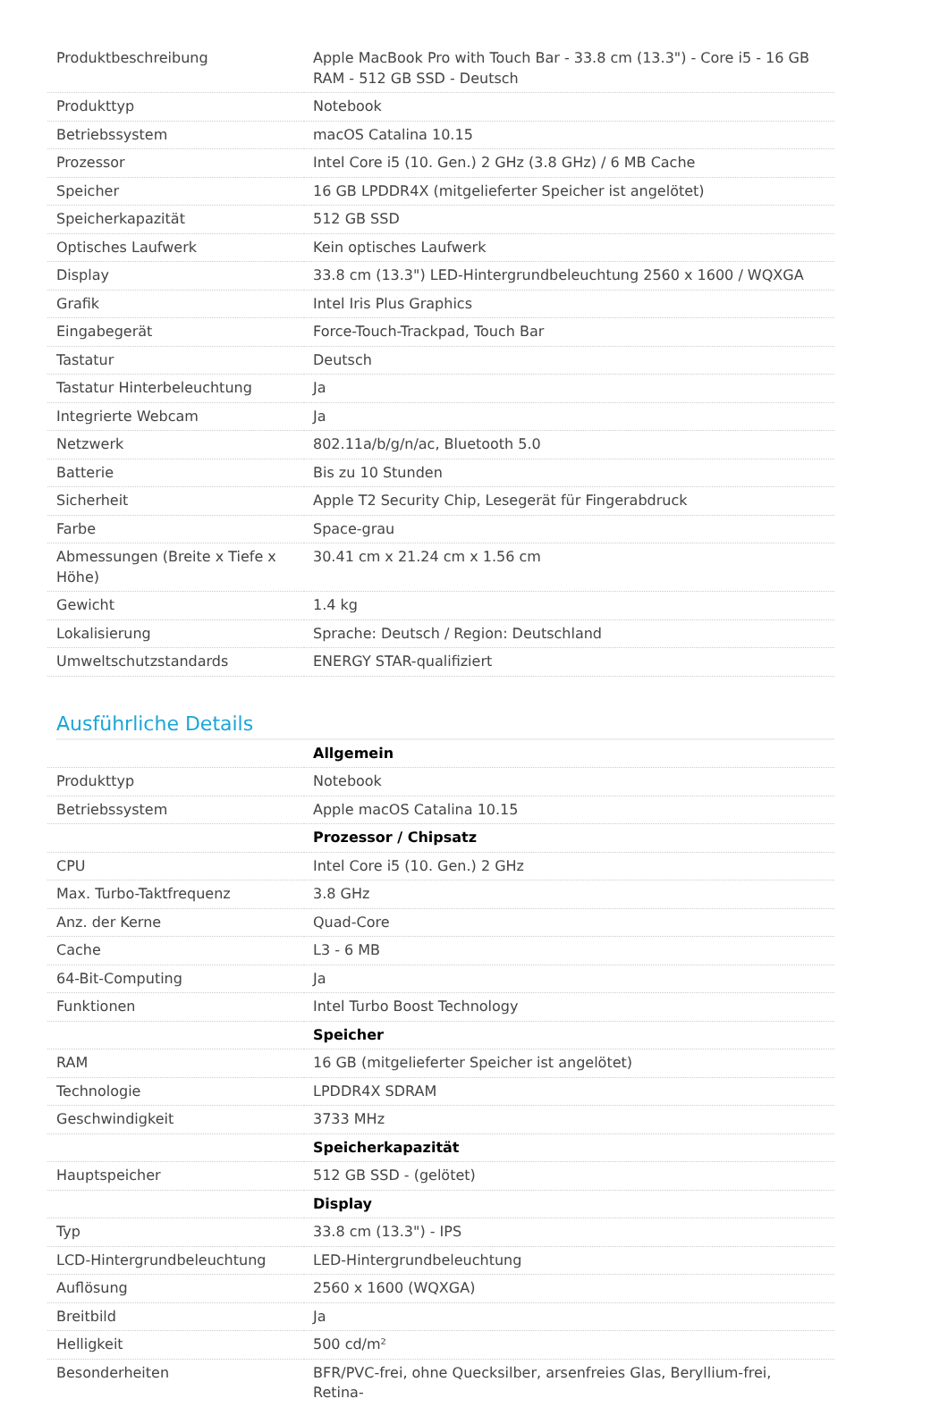| Produktbeschreibung | Apple MacBook Pro with Touch Bar - 33.8 cm (13.3") - Core i5 - 16 GB RAM - 512 GB SSD - Deutsch |
| Produkttyp | Notebook |
| Betriebssystem | macOS Catalina 10.15 |
| Prozessor | Intel Core i5 (10. Gen.) 2 GHz (3.8 GHz) / 6 MB Cache |
| Speicher | 16 GB LPDDR4X (mitgelieferter Speicher ist angelötet) |
| Speicherkapazität | 512 GB SSD |
| Optisches Laufwerk | Kein optisches Laufwerk |
| Display | 33.8 cm (13.3") LED-Hintergrundbeleuchtung 2560 x 1600 / WQXGA |
| Grafik | Intel Iris Plus Graphics |
| Eingabegerät | Force-Touch-Trackpad, Touch Bar |
| Tastatur | Deutsch |
| Tastatur Hinterbeleuchtung | Ja |
| Integrierte Webcam | Ja |
| Netzwerk | 802.11a/b/g/n/ac, Bluetooth 5.0 |
| Batterie | Bis zu 10 Stunden |
| Sicherheit | Apple T2 Security Chip, Lesegerät für Fingerabdruck |
| Farbe | Space-grau |
| Abmessungen (Breite x Tiefe x Höhe) | 30.41 cm x 21.24 cm x 1.56 cm |
| Gewicht | 1.4 kg |
| Lokalisierung | Sprache: Deutsch / Region: Deutschland |
| Umweltschutzstandards | ENERGY STAR-qualifiziert |
Ausführliche Details
| | Allgemein |
| Produkttyp | Notebook |
| Betriebssystem | Apple macOS Catalina 10.15 |
| | Prozessor / Chipsatz |
| CPU | Intel Core i5 (10. Gen.) 2 GHz |
| Max. Turbo-Taktfrequenz | 3.8 GHz |
| Anz. der Kerne | Quad-Core |
| Cache | L3 - 6 MB |
| 64-Bit-Computing | Ja |
| Funktionen | Intel Turbo Boost Technology |
| | Speicher |
| RAM | 16 GB (mitgelieferter Speicher ist angelötet) |
| Technologie | LPDDR4X SDRAM |
| Geschwindigkeit | 3733 MHz |
| | Speicherkapazität |
| Hauptspeicher | 512 GB SSD - (gelötet) |
| | Display |
| Typ | 33.8 cm (13.3") - IPS |
| LCD-Hintergrundbeleuchtung | LED-Hintergrundbeleuchtung |
| Auflösung | 2560 x 1600 (WQXGA) |
| Breitbild | Ja |
| Helligkeit | 500 cd/m² |
| Besonderheiten | BFR/PVC-frei, ohne Quecksilber, arsenfreies Glas, Beryllium-frei, Retina- |